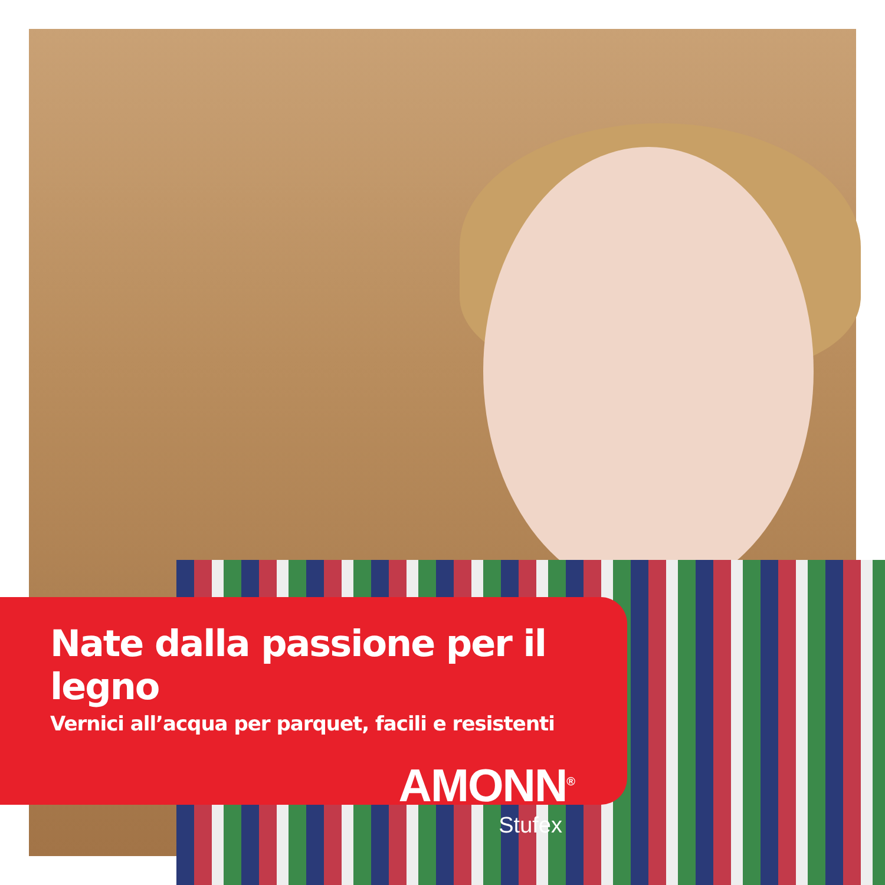Nate dalla passione per il legno
Vernici all’acqua per parquet, facili e resistenti
AMONN<sup>®</sup>
Stufex